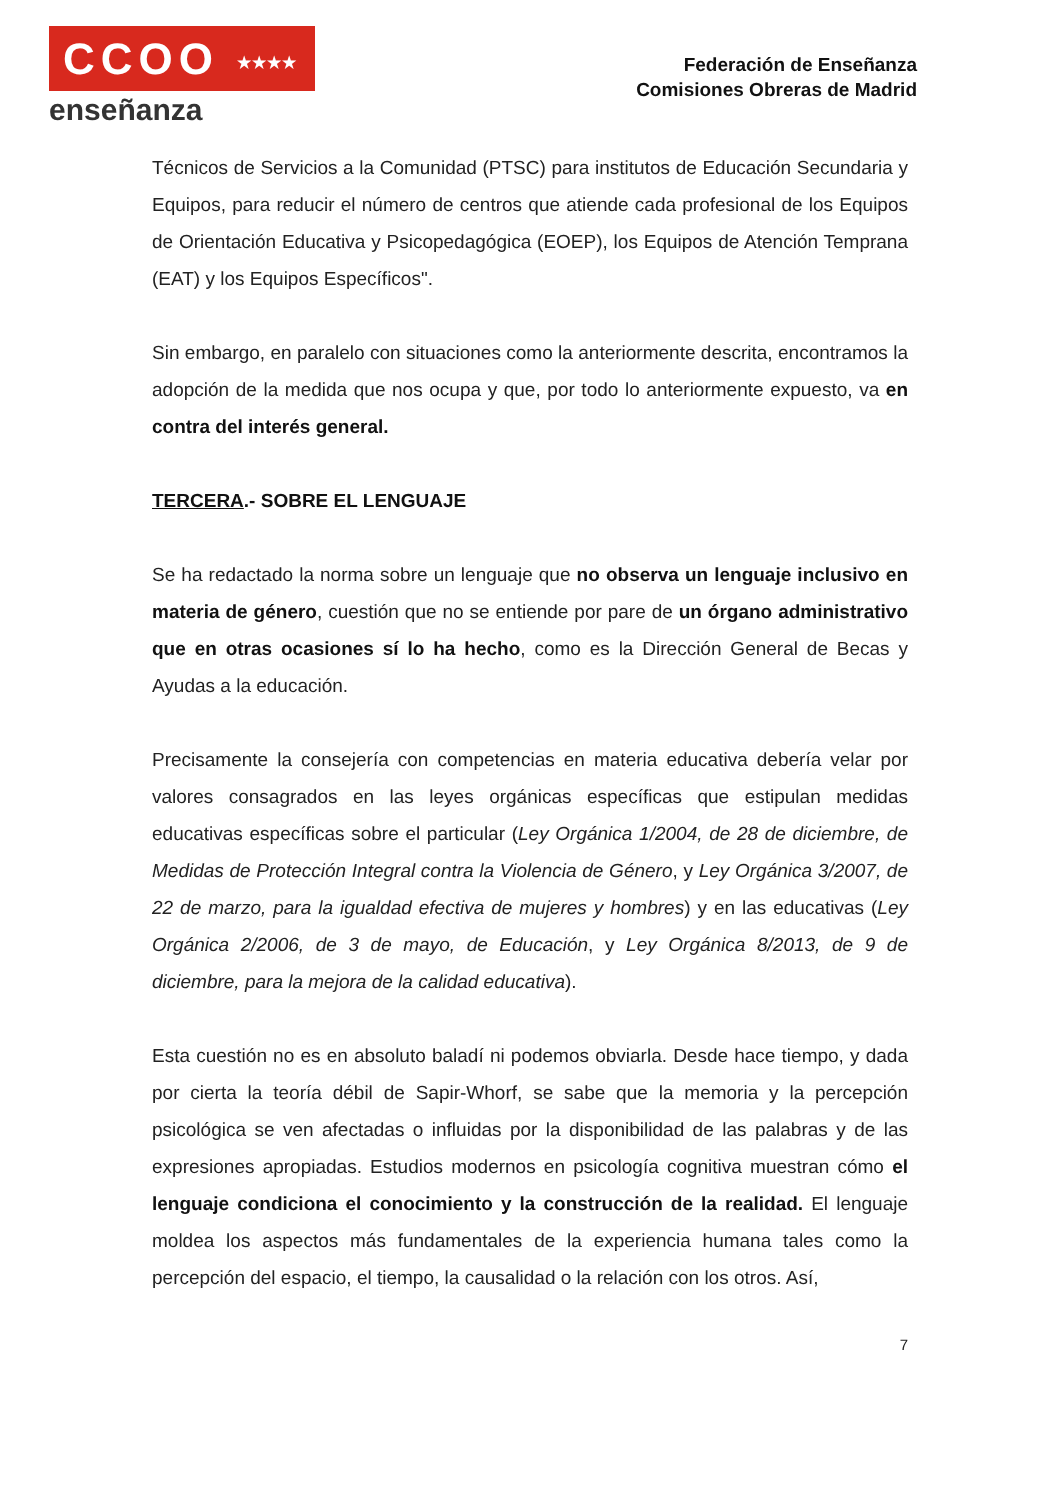CCOO ★★★★ ★★★
enseñanza
Federación de Enseñanza
Comisiones Obreras de Madrid
Técnicos de Servicios a la Comunidad (PTSC) para institutos de Educación Secundaria y Equipos, para reducir el número de centros que atiende cada profesional de los Equipos de Orientación Educativa y Psicopedagógica (EOEP), los Equipos de Atención Temprana (EAT) y los Equipos Específicos".
Sin embargo, en paralelo con situaciones como la anteriormente descrita, encontramos la adopción de la medida que nos ocupa y que, por todo lo anteriormente expuesto, va en contra del interés general.
TERCERA.- SOBRE EL LENGUAJE
Se ha redactado la norma sobre un lenguaje que no observa un lenguaje inclusivo en materia de género, cuestión que no se entiende por pare de un órgano administrativo que en otras ocasiones sí lo ha hecho, como es la Dirección General de Becas y Ayudas a la educación.
Precisamente la consejería con competencias en materia educativa debería velar por valores consagrados en las leyes orgánicas específicas que estipulan medidas educativas específicas sobre el particular (Ley Orgánica 1/2004, de 28 de diciembre, de Medidas de Protección Integral contra la Violencia de Género, y Ley Orgánica 3/2007, de 22 de marzo, para la igualdad efectiva de mujeres y hombres) y en las educativas (Ley Orgánica 2/2006, de 3 de mayo, de Educación, y Ley Orgánica 8/2013, de 9 de diciembre, para la mejora de la calidad educativa).
Esta cuestión no es en absoluto baladí ni podemos obviarla. Desde hace tiempo, y dada por cierta la teoría débil de Sapir-Whorf, se sabe que la memoria y la percepción psicológica se ven afectadas o influidas por la disponibilidad de las palabras y de las expresiones apropiadas. Estudios modernos en psicología cognitiva muestran cómo el lenguaje condiciona el conocimiento y la construcción de la realidad. El lenguaje moldea los aspectos más fundamentales de la experiencia humana tales como la percepción del espacio, el tiempo, la causalidad o la relación con los otros. Así,
7